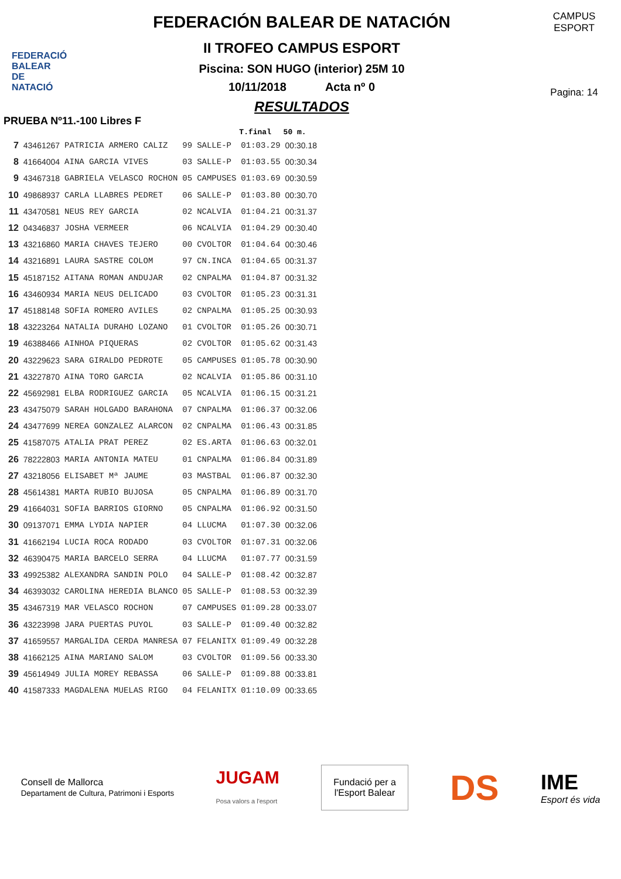FEDERACIÓ
BALEAR DE
NATACIÓ
FEDERACIÓN BALEAR DE NATACIÓN
II TROFEO CAMPUS ESPORT
Piscina: SON HUGO (interior) 25M 10
10/11/2018 Acta nº 0
RESULTADOS
CAMPUS ESPORT
Pagina: 14
PRUEBA Nº11.-100 Libres F
| | | | | | T.final | 50 m. |
| --- | --- | --- | --- | --- | --- | --- |
| 7 | 43461267 | PATRICIA ARMERO CALIZ | 99 | SALLE-P | 01:03.29 | 00:30.18 |
| 8 | 41664004 | AINA GARCIA VIVES | 03 | SALLE-P | 01:03.55 | 00:30.34 |
| 9 | 43467318 | GABRIELA VELASCO ROCHON | 05 | CAMPUSES | 01:03.69 | 00:30.59 |
| 10 | 49868937 | CARLA LLABRES PEDRET | 06 | SALLE-P | 01:03.80 | 00:30.70 |
| 11 | 43470581 | NEUS REY GARCIA | 02 | NCALVIA | 01:04.21 | 00:31.37 |
| 12 | 04346837 | JOSHA VERMEER | 06 | NCALVIA | 01:04.29 | 00:30.40 |
| 13 | 43216860 | MARIA CHAVES TEJERO | 00 | CVOLTOR | 01:04.64 | 00:30.46 |
| 14 | 43216891 | LAURA SASTRE COLOM | 97 | CN.INCA | 01:04.65 | 00:31.37 |
| 15 | 45187152 | AITANA ROMAN ANDUJAR | 02 | CNPALMA | 01:04.87 | 00:31.32 |
| 16 | 43460934 | MARIA NEUS DELICADO | 03 | CVOLTOR | 01:05.23 | 00:31.31 |
| 17 | 45188148 | SOFIA ROMERO AVILES | 02 | CNPALMA | 01:05.25 | 00:30.93 |
| 18 | 43223264 | NATALIA DURAHO LOZANO | 01 | CVOLTOR | 01:05.26 | 00:30.71 |
| 19 | 46388466 | AINHOA PIQUERAS | 02 | CVOLTOR | 01:05.62 | 00:31.43 |
| 20 | 43229623 | SARA GIRALDO PEDROTE | 05 | CAMPUSES | 01:05.78 | 00:30.90 |
| 21 | 43227870 | AINA TORO GARCIA | 02 | NCALVIA | 01:05.86 | 00:31.10 |
| 22 | 45692981 | ELBA RODRIGUEZ GARCIA | 05 | NCALVIA | 01:06.15 | 00:31.21 |
| 23 | 43475079 | SARAH HOLGADO BARAHONA | 07 | CNPALMA | 01:06.37 | 00:32.06 |
| 24 | 43477699 | NEREA GONZALEZ ALARCON | 02 | CNPALMA | 01:06.43 | 00:31.85 |
| 25 | 41587075 | ATALIA PRAT PEREZ | 02 | ES.ARTA | 01:06.63 | 00:32.01 |
| 26 | 78222803 | MARIA ANTONIA MATEU | 01 | CNPALMA | 01:06.84 | 00:31.89 |
| 27 | 43218056 | ELISABET Mª JAUME | 03 | MASTBAL | 01:06.87 | 00:32.30 |
| 28 | 45614381 | MARTA RUBIO BUJOSA | 05 | CNPALMA | 01:06.89 | 00:31.70 |
| 29 | 41664031 | SOFIA BARRIOS GIORNO | 05 | CNPALMA | 01:06.92 | 00:31.50 |
| 30 | 09137071 | EMMA LYDIA NAPIER | 04 | LLUCMA | 01:07.30 | 00:32.06 |
| 31 | 41662194 | LUCIA ROCA RODADO | 03 | CVOLTOR | 01:07.31 | 00:32.06 |
| 32 | 46390475 | MARIA BARCELO SERRA | 04 | LLUCMA | 01:07.77 | 00:31.59 |
| 33 | 49925382 | ALEXANDRA SANDIN POLO | 04 | SALLE-P | 01:08.42 | 00:32.87 |
| 34 | 46393032 | CAROLINA HEREDIA BLANCO | 05 | SALLE-P | 01:08.53 | 00:32.39 |
| 35 | 43467319 | MAR VELASCO ROCHON | 07 | CAMPUSES | 01:09.28 | 00:33.07 |
| 36 | 43223998 | JARA PUERTAS PUYOL | 03 | SALLE-P | 01:09.40 | 00:32.82 |
| 37 | 41659557 | MARGALIDA CERDA MANRESA | 07 | FELANITX | 01:09.49 | 00:32.28 |
| 38 | 41662125 | AINA MARIANO SALOM | 03 | CVOLTOR | 01:09.56 | 00:33.30 |
| 39 | 45614949 | JULIA MOREY REBASSA | 06 | SALLE-P | 01:09.88 | 00:33.81 |
| 40 | 41587333 | MAGDALENA MUELAS RIGO | 04 | FELANITX | 01:10.09 | 00:33.65 |
Consell de Mallorca
Departament de Cultura, Patrimoni i Esports JUGAM
Posa valors a l'esport
Fundació per a
l'Esport Balear
DS IME
Esport és vida